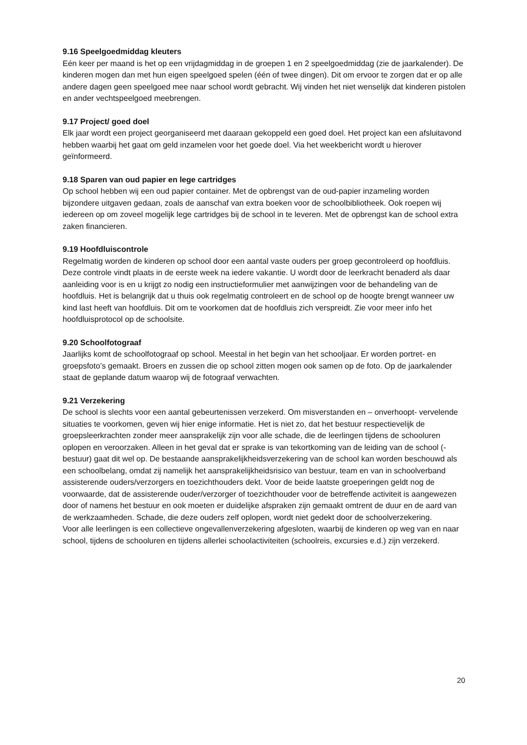9.16 Speelgoedmiddag kleuters
Eén keer per maand is het op een vrijdagmiddag in de groepen 1 en 2 speelgoedmiddag (zie de jaarkalender). De kinderen mogen dan met hun eigen speelgoed spelen (één of twee dingen). Dit om ervoor te zorgen dat er op alle andere dagen geen speelgoed mee naar school wordt gebracht. Wij vinden het niet wenselijk dat kinderen pistolen en ander vechtspeelgoed meebrengen.
9.17 Project/ goed doel
Elk jaar wordt een project georganiseerd met daaraan gekoppeld een goed doel. Het project kan een afsluitavond hebben waarbij het gaat om geld inzamelen voor het goede doel. Via het weekbericht wordt u hierover geïnformeerd.
9.18 Sparen van oud papier en lege cartridges
Op school hebben wij een oud papier container. Met de opbrengst van de oud-papier inzameling worden bijzondere uitgaven gedaan, zoals de aanschaf van extra boeken voor de schoolbibliotheek. Ook roepen wij iedereen op om zoveel mogelijk lege cartridges bij de school in te leveren. Met de opbrengst kan de school extra zaken financieren.
9.19 Hoofdluiscontrole
Regelmatig worden de kinderen op school door een aantal vaste ouders per groep gecontroleerd op hoofdluis. Deze controle vindt plaats in de eerste week na iedere vakantie. U wordt door de leerkracht benaderd als daar aanleiding voor is en u krijgt zo nodig een instructieformulier met aanwijzingen voor de behandeling van de hoofdluis. Het is belangrijk dat u thuis ook regelmatig controleert en de school op de hoogte brengt wanneer uw kind last heeft van hoofdluis. Dit om te voorkomen dat de hoofdluis zich verspreidt. Zie voor meer info het hoofdluisprotocol op de schoolsite.
9.20 Schoolfotograaf
Jaarlijks komt de schoolfotograaf op school. Meestal in het begin van het schooljaar. Er worden portret- en groepsfoto’s gemaakt. Broers en zussen die op school zitten mogen ook samen op de foto. Op de jaarkalender staat de geplande datum waarop wij de fotograaf verwachten.
9.21 Verzekering
De school is slechts voor een aantal gebeurtenissen verzekerd. Om misverstanden en – onverhoopt- vervelende situaties te voorkomen, geven wij hier enige informatie. Het is niet zo, dat het bestuur respectievelijk de groepsleerkrachten zonder meer aansprakelijk zijn voor alle schade, die de leerlingen tijdens de schooluren oplopen en veroorzaken. Alleen in het geval dat er sprake is van tekortkoming van de leiding van de school (-bestuur) gaat dit wel op. De bestaande aansprakelijkheidsverzekering van de school kan worden beschouwd als een schoolbelang, omdat zij namelijk het aansprakelijkheidsrisico van bestuur, team en van in schoolverband assisterende ouders/verzorgers en toezichthouders dekt. Voor de beide laatste groeperingen geldt nog de voorwaarde, dat de assisterende ouder/verzorger of toezichthouder voor de betreffende activiteit is aangewezen door of namens het bestuur en ook moeten er duidelijke afspraken zijn gemaakt omtrent de duur en de aard van de werkzaamheden. Schade, die deze ouders zelf oplopen, wordt niet gedekt door de schoolverzekering.
Voor alle leerlingen is een collectieve ongevallenverzekering afgesloten, waarbij de kinderen op weg van en naar school, tijdens de schooluren en tijdens allerlei schoolactiviteiten (schoolreis, excursies e.d.) zijn verzekerd.
20